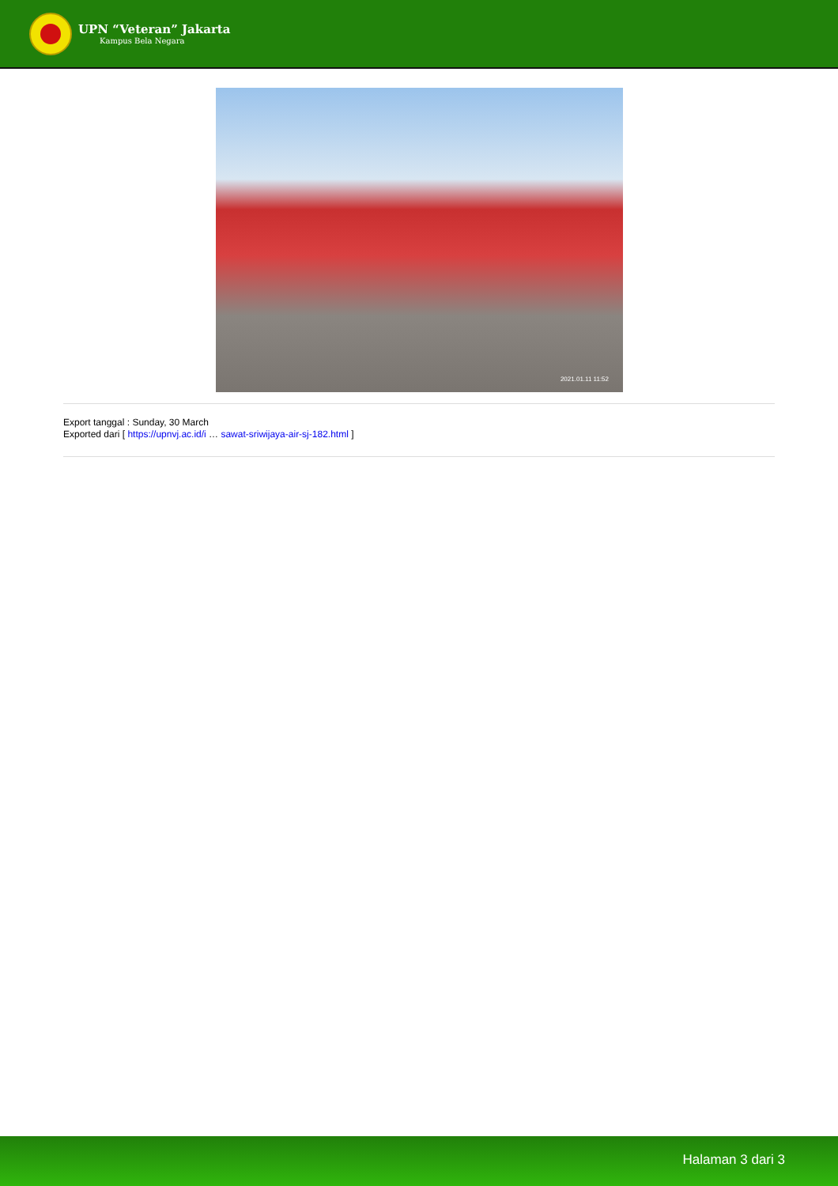UPN “Veteran” Jakarta
Kampus Bela Negara
2021.01.11 11:52
Export tanggal : Sunday, 30 March
Exported dari [ https://upnvj.ac.id/i … sawat-sriwijaya-air-sj-182.html ]
Halaman 3 dari 3